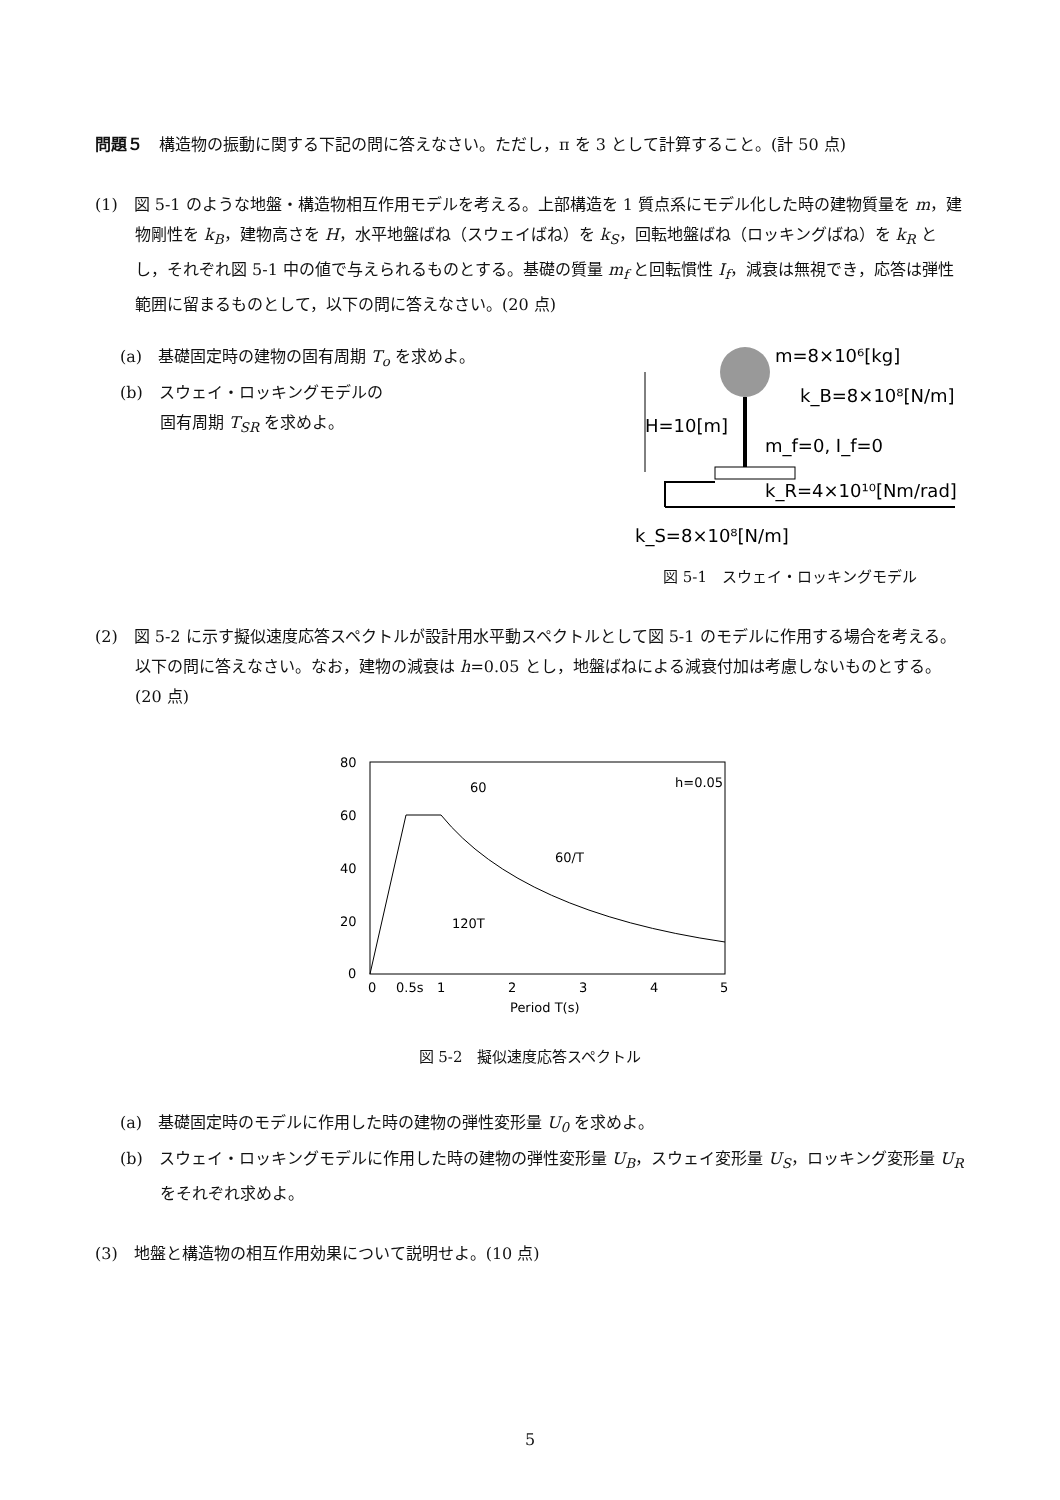問題５　構造物の振動に関する下記の問に答えなさい。ただし，π を 3 として計算すること。(計 50 点)
(1)　図 5-1 のような地盤・構造物相互作用モデルを考える。上部構造を 1 質点系にモデル化した時の建物質量を m，建物剛性を k<sub>B</sub>，建物高さを H，水平地盤ばね（スウェイばね）を k<sub>S</sub>，回転地盤ばね（ロッキングばね）を k<sub>R</sub> とし，それぞれ図 5-1 中の値で与えられるものとする。基礎の質量 m<sub>f</sub> と回転慣性 I<sub>f</sub>，減衰は無視でき，応答は弾性範囲に留まるものとして，以下の問に答えなさい。(20 点)
(a)　基礎固定時の建物の固有周期 T<sub>o</sub> を求めよ。
(b)　スウェイ・ロッキングモデルの
固有周期 T<sub>SR</sub> を求めよ。
m=8×10⁶[kg]
k_B=8×10⁸[N/m]
H=10[m]
m_f=0, I_f=0
k_R=4×10¹⁰[Nm/rad]
k_S=8×10⁸[N/m]
図 5-1　スウェイ・ロッキングモデル
(2)　図 5-2 に示す擬似速度応答スペクトルが設計用水平動スペクトルとして図 5-1 のモデルに作用する場合を考える。以下の問に答えなさい。なお，建物の減衰は h=0.05 とし，地盤ばねによる減衰付加は考慮しないものとする。 (20 点)
80
60
40
20
0
60
h=0.05
60/T
120T
0
0.5s
1
2
3
4
5
Period T(s)
図 5-2　擬似速度応答スペクトル
(a)　基礎固定時のモデルに作用した時の建物の弾性変形量 U<sub>0</sub> を求めよ。
(b)　スウェイ・ロッキングモデルに作用した時の建物の弾性変形量 U<sub>B</sub>，スウェイ変形量 U<sub>S</sub>，ロッキング変形量 U<sub>R</sub> をそれぞれ求めよ。
(3)　地盤と構造物の相互作用効果について説明せよ。(10 点)
5